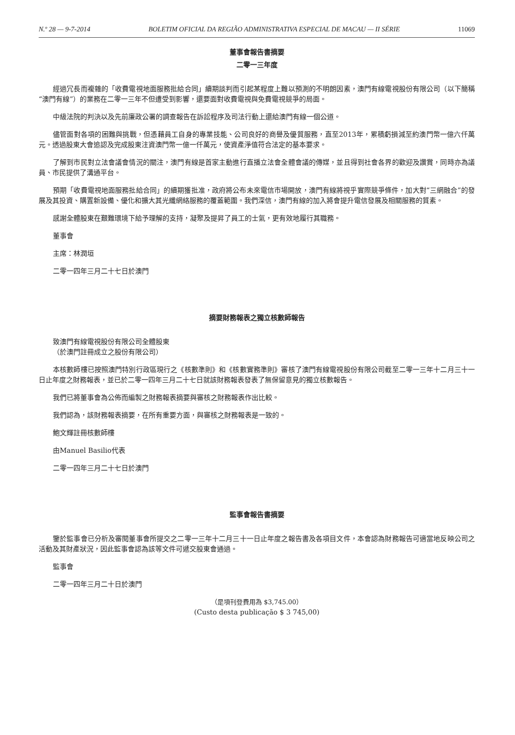N.º 28 — 9-7-2014 BOLETIM OFICIAL DA REGIÃO ADMINISTRATIVA ESPECIAL DE MACAU — II SÉRIE 11069
董事會報告書摘要
二零一三年度
經過冗長而複雜的「收費電視地面服務批給合同」續期談判而引起某程度上難以預測的不明朗因素，澳門有線電視股份有限公司（以下簡稱“澳門有線”）的業務在二零一三年不但遭受到影響，還要面對收費電視與免費電視競爭的局面。
中級法院的判決以及先前廉政公署的調查報告在訴訟程序及司法行動上還給澳門有線一個公道。
儘管面對各項的困難與挑戰，但憑藉員工自身的專業技能、公司良好的商譽及優質服務，直至2013年，累積虧損減至約澳門幣一億六仟萬元。透過股東大會追認及完成股東注資澳門幣一億一仟萬元，使資產淨值符合法定的基本要求。
了解到市民對立法會議會情況的關注，澳門有線是首家主動進行直播立法會全體會議的傳媒，並且得到社會各界的歡迎及讚賞，同時亦為議員、市民提供了溝通平台。
預期「收費電視地面服務批給合同」的續期獲批准，政府將公布未來電信市場開放，澳門有線將視乎實際競爭條件，加大對“三網融合”的發展及其投資、購置新設備、優化和擴大其光纖網絡服務的覆蓋範圍。我們深信，澳門有線的加入將會提升電信發展及相關服務的質素。
感謝全體股東在艱難環境下給予理解的支持，凝聚及提昇了員工的士氣，更有效地履行其職務。
董事會
主席：林潤垣
二零一四年三月二十七日於澳門
摘要財務報表之獨立核數師報告
致澳門有線電視股份有限公司全體股東
（於澳門註冊成立之股份有限公司）
本核數師樓已按照澳門特別行政區現行之《核數準則》和《核數實務準則》審核了澳門有線電視股份有限公司截至二零一三年十二月三十一日止年度之財務報表，並已於二零一四年三月二十七日就該財務報表發表了無保留意見的獨立核數報告。
我們已將董事會為公佈而編製之財務報表摘要與審核之財務報表作出比較。
我們認為，該財務報表摘要，在所有重要方面，與審核之財務報表是一致的。
鮑文輝註冊核數師樓
由Manuel Basilio代表
二零一四年三月二十七日於澳門
監事會報告書摘要
鑒於監事會已分析及審閱董事會所提交之二零一三年十二月三十一日止年度之報告書及各項目文件，本會認為財務報告可適當地反映公司之活動及其財產狀況，因此監事會認為該等文件可遞交股東會通過。
監事會
二零一四年三月二十日於澳門
（是項刊登費用為 $3,745.00）
(Custo desta publicação $ 3 745,00)